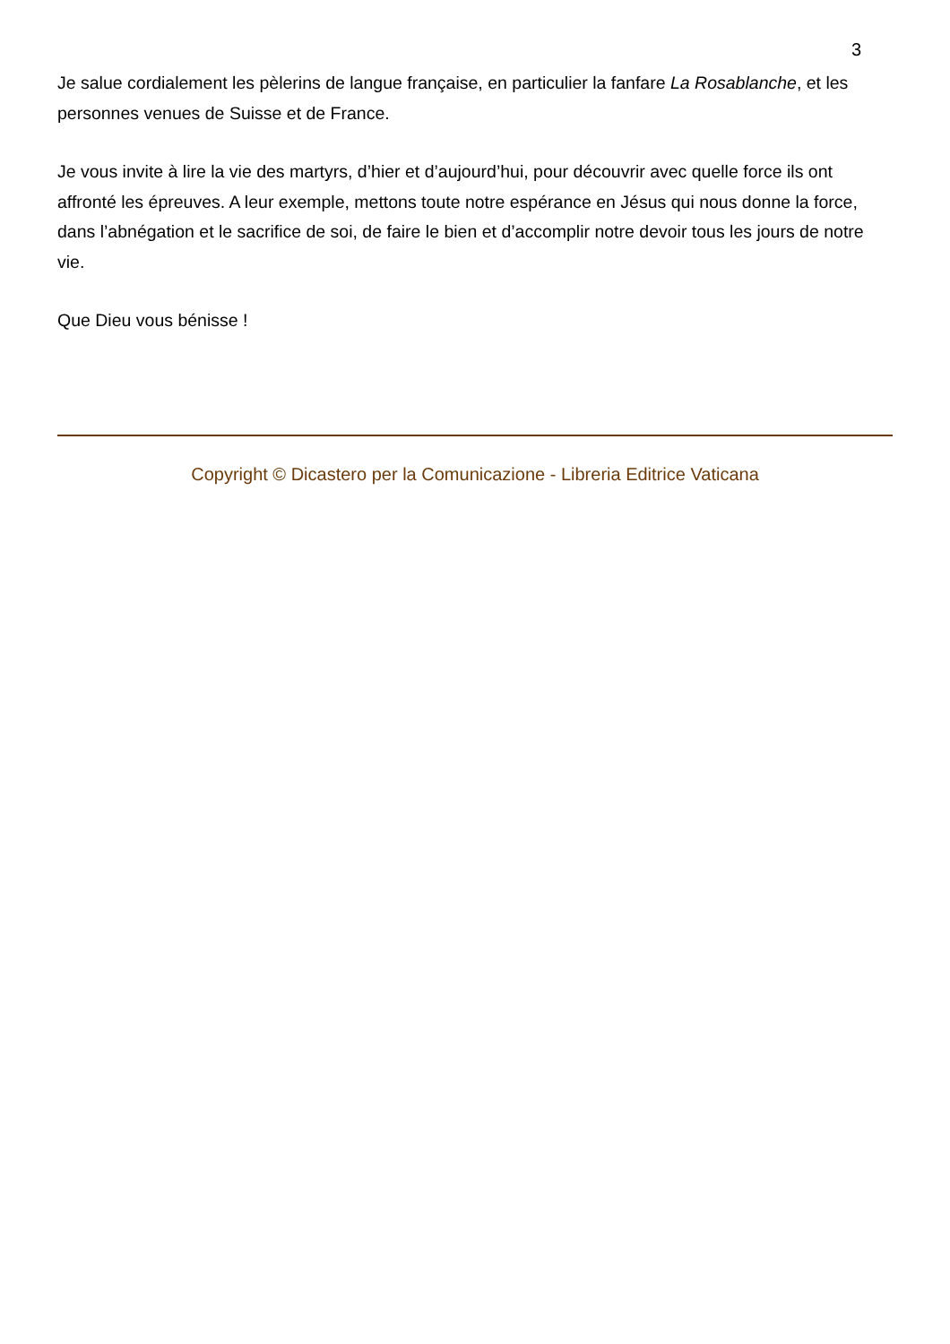3
Je salue cordialement les pèlerins de langue française, en particulier la fanfare La Rosablanche, et les personnes venues de Suisse et de France.
Je vous invite à lire la vie des martyrs, d’hier et d’aujourd’hui, pour découvrir avec quelle force ils ont affronté les épreuves. A leur exemple, mettons toute notre espérance en Jésus qui nous donne la force, dans l’abnégation et le sacrifice de soi, de faire le bien et d’accomplir notre devoir tous les jours de notre vie.
Que Dieu vous bénisse !
Copyright © Dicastero per la Comunicazione - Libreria Editrice Vaticana